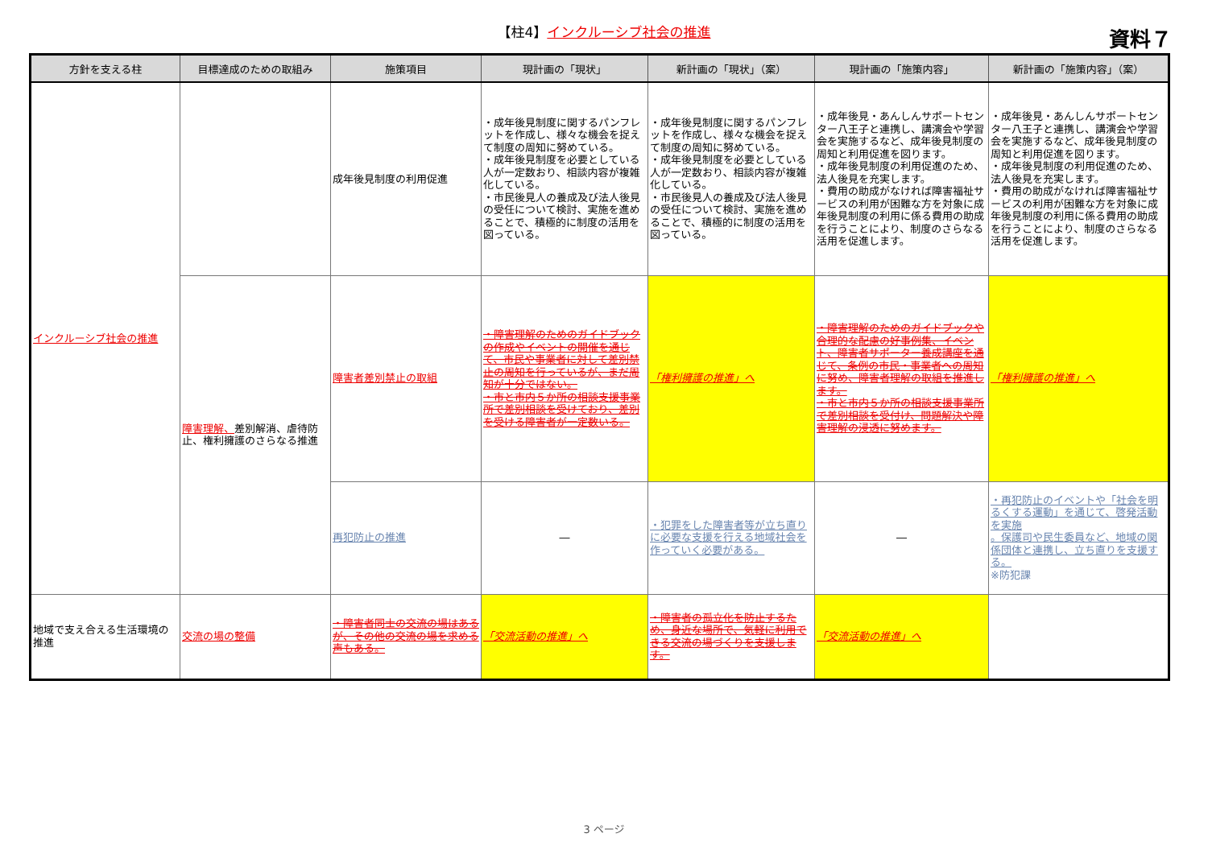資料７
【柱4】インクルーシブ社会の推進
| 方針を支える柱 | 目標達成のための取組み | 施策項目 | 現計画の「現状」 | 新計画の「現状」（案） | 現計画の「施策内容」 | 新計画の「施策内容」（案） |
| --- | --- | --- | --- | --- | --- | --- |
| インクルーシブ社会の推進 | | 成年後見制度の利用促進 | ・成年後見制度に関するパンフレットを作成し、様々な機会を捉えて制度の周知に努めている。 ・成年後見制度を必要としている人が一定数おり、相談内容が複雑化している。 ・市民後見人の養成及び法人後見の受任について検討、実施を進めることで、積極的に制度の活用を図っている。 | ・成年後見制度に関するパンフレットを作成し、様々な機会を捉えて制度の周知に努めている。 ・成年後見制度を必要としている人が一定数おり、相談内容が複雑化している。 ・市民後見人の養成及び法人後見の受任について検討、実施を進めることで、積極的に制度の活用を図っている。 | ・成年後見・あんしんサポートセンター八王子と連携し、講演会や学習会を実施するなど、成年後見制度の周知と利用促進を図ります。 ・成年後見制度の利用促進のため、法人後見を充実します。 ・費用の助成がなければ障害福祉サービスの利用が困難な方を対象に成年後見制度の利用に係る費用の助成を行うことにより、制度のさらなる活用を促進します。 | ・成年後見・あんしんサポートセンター八王子と連携し、講演会や学習会を実施するなど、成年後見制度の周知と利用促進を図ります。 ・成年後見制度の利用促進のため、法人後見を充実します。 ・費用の助成がなければ障害福祉サービスの利用が困難な方を対象に成年後見制度の利用に係る費用の助成を行うことにより、制度のさらなる活用を促進します。 |
| | 障害理解、 差別解消、虐待防止、権利擁護のさらなる推進 | 障害者差別禁止の取組 | ・障害理解のためのガイドブックの作成やイベントの開催を通じて、市民や事業者に対して差別禁止の周知を行っているが、まだ周知が十分ではない。 ・市と市内５か所の相談支援事業所で差別相談を受けており、差別を受ける障害者が一定数いる。 | 「権利擁護の推進」へ | ・障害理解のためのガイドブックや合理的な配慮の好事例集、イベント、障害者サポーター養成講座を通じて、条例の市民・事業者への周知に努め、障害者理解の取組を推進します。 ・市と市内５か所の相談支援事業所で差別相談を受付け、問題解決や障害理解の浸透に努めます。 | 「権利擁護の推進」へ |
| | | 再犯防止の推進 | ― | ・犯罪をした障害者等が立ち直りに必要な支援を行える地域社会を作っていく必要がある。 | ― | ・再犯防止のイベントや「社会を明るくする運動」を通じて、啓発活動を実施 。保護司や民生委員など、地域の関係団体と連携し、立ち直りを支援する。 ※防犯課 |
| 地域で支え合える生活環境の推進 | 交流の場の整備 | ・障害者同士の交流の場はあるが、その他の交流の場を求める声もある。 | 「交流活動の推進」へ | ・障害者の孤立化を防止するため、身近な場所で、気軽に利用できる交流の場づくりを支援します。 | 「交流活動の推進」へ | |
3 ページ